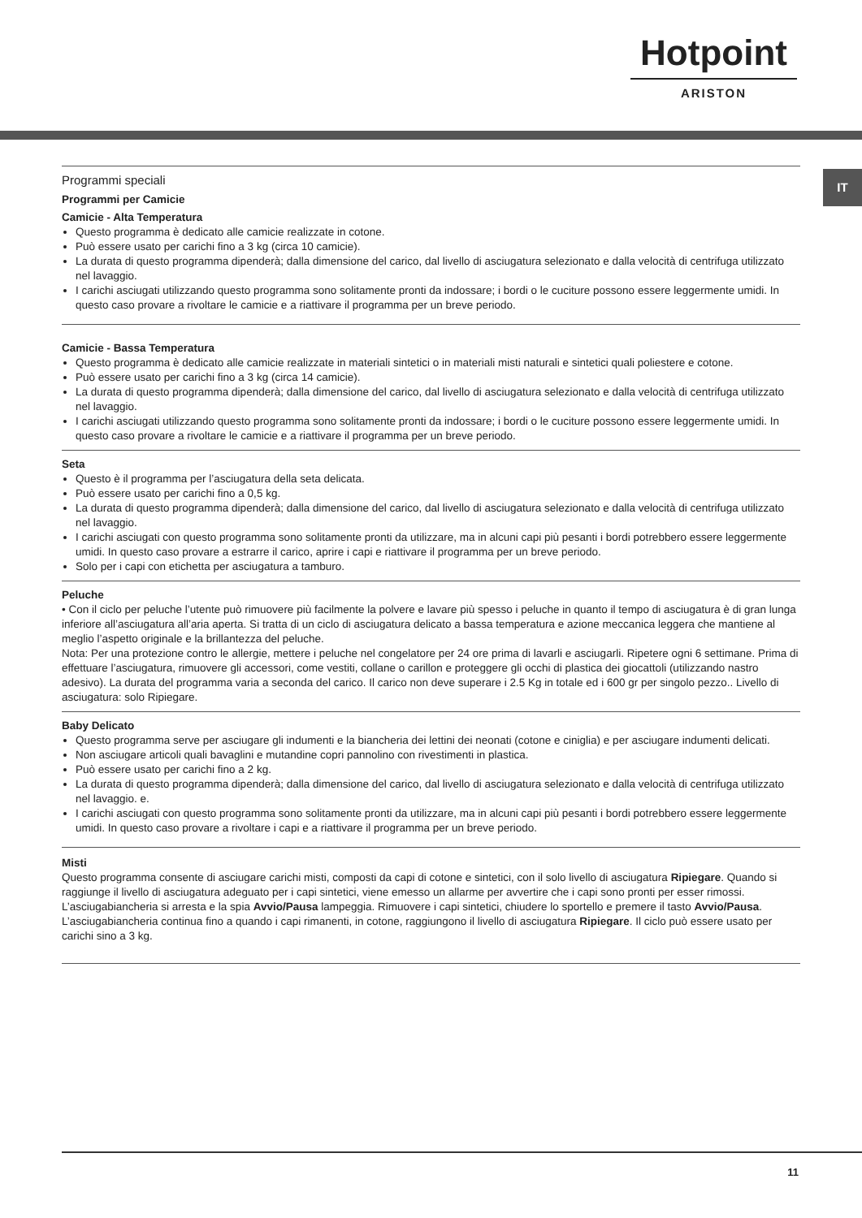Hotpoint
ARISTON
IT
Programmi speciali
Programmi per Camicie
Camicie - Alta Temperatura
Questo programma è dedicato alle camicie realizzate in cotone.
Può essere usato per carichi fino a 3 kg (circa 10 camicie).
La durata di questo programma dipenderà; dalla dimensione del carico, dal livello di asciugatura selezionato e dalla velocità di centrifuga utilizzato nel lavaggio.
I carichi asciugati utilizzando questo programma sono solitamente pronti da indossare; i bordi o le cuciture possono essere leggermente umidi. In questo caso provare a rivoltare le camicie e a riattivare il programma per un breve periodo.
Camicie - Bassa Temperatura
Questo programma è dedicato alle camicie realizzate in materiali sintetici o in materiali misti naturali e sintetici quali poliestere e cotone.
Può essere usato per carichi fino a 3 kg (circa 14 camicie).
La durata di questo programma dipenderà; dalla dimensione del carico, dal livello di asciugatura selezionato e dalla velocità di centrifuga utilizzato nel lavaggio.
I carichi asciugati utilizzando questo programma sono solitamente pronti da indossare; i bordi o le cuciture possono essere leggermente umidi. In questo caso provare a rivoltare le camicie e a riattivare il programma per un breve periodo.
Seta
Questo è il programma per l’asciugatura della seta delicata.
Può essere usato per carichi fino a 0,5 kg.
La durata di questo programma dipenderà; dalla dimensione del carico, dal livello di asciugatura selezionato e dalla velocità di centrifuga utilizzato nel lavaggio.
I carichi asciugati con questo programma sono solitamente pronti da utilizzare, ma in alcuni capi più pesanti i bordi potrebbero essere leggermente umidi. In questo caso provare a estrarre il carico, aprire i capi e riattivare il programma per un breve periodo.
Solo per i capi con etichetta per asciugatura a tamburo.
Peluche
• Con il ciclo per peluche l’utente può rimuovere più facilmente la polvere e lavare più spesso i peluche in quanto il tempo di asciugatura è di gran lunga inferiore all’asciugatura all’aria aperta. Si tratta di un ciclo di asciugatura delicato a bassa temperatura e azione meccanica leggera che mantiene al meglio l’aspetto originale e la brillantezza del peluche.
Nota: Per una protezione contro le allergie, mettere i peluche nel congelatore per 24 ore prima di lavarli e asciugarli. Ripetere ogni 6 settimane. Prima di effettuare l’asciugatura, rimuovere gli accessori, come vestiti, collane o carillon e proteggere gli occhi di plastica dei giocattoli (utilizzando nastro adesivo). La durata del programma varia a seconda del carico. Il carico non deve superare i 2.5 Kg in totale ed i 600 gr per singolo pezzo.. Livello di asciugatura: solo Ripiegare.
Baby Delicato
Questo programma serve per asciugare gli indumenti e la biancheria dei lettini dei neonati (cotone e ciniglia) e per asciugare indumenti delicati.
Non asciugare articoli quali bavaglini e mutandine copri pannolino con rivestimenti in plastica.
Può essere usato per carichi fino a 2 kg.
La durata di questo programma dipenderà; dalla dimensione del carico, dal livello di asciugatura selezionato e dalla velocità di centrifuga utilizzato nel lavaggio. e.
I carichi asciugati con questo programma sono solitamente pronti da utilizzare, ma in alcuni capi più pesanti i bordi potrebbero essere leggermente umidi. In questo caso provare a rivoltare i capi e a riattivare il programma per un breve periodo.
Misti
Questo programma consente di asciugare carichi misti, composti da capi di cotone e sintetici, con il solo livello di asciugatura Ripiegare. Quando si raggiunge il livello di asciugatura adeguato per i capi sintetici, viene emesso un allarme per avvertire che i capi sono pronti per esser rimossi. L’asciugabiancheria si arresta e la spia Avvio/Pausa lampeggia. Rimuovere i capi sintetici, chiudere lo sportello e premere il tasto Avvio/Pausa. L’asciugabiancheria continua fino a quando i capi rimanenti, in cotone, raggiungono il livello di asciugatura Ripiegare. Il ciclo può essere usato per carichi sino a 3 kg.
11